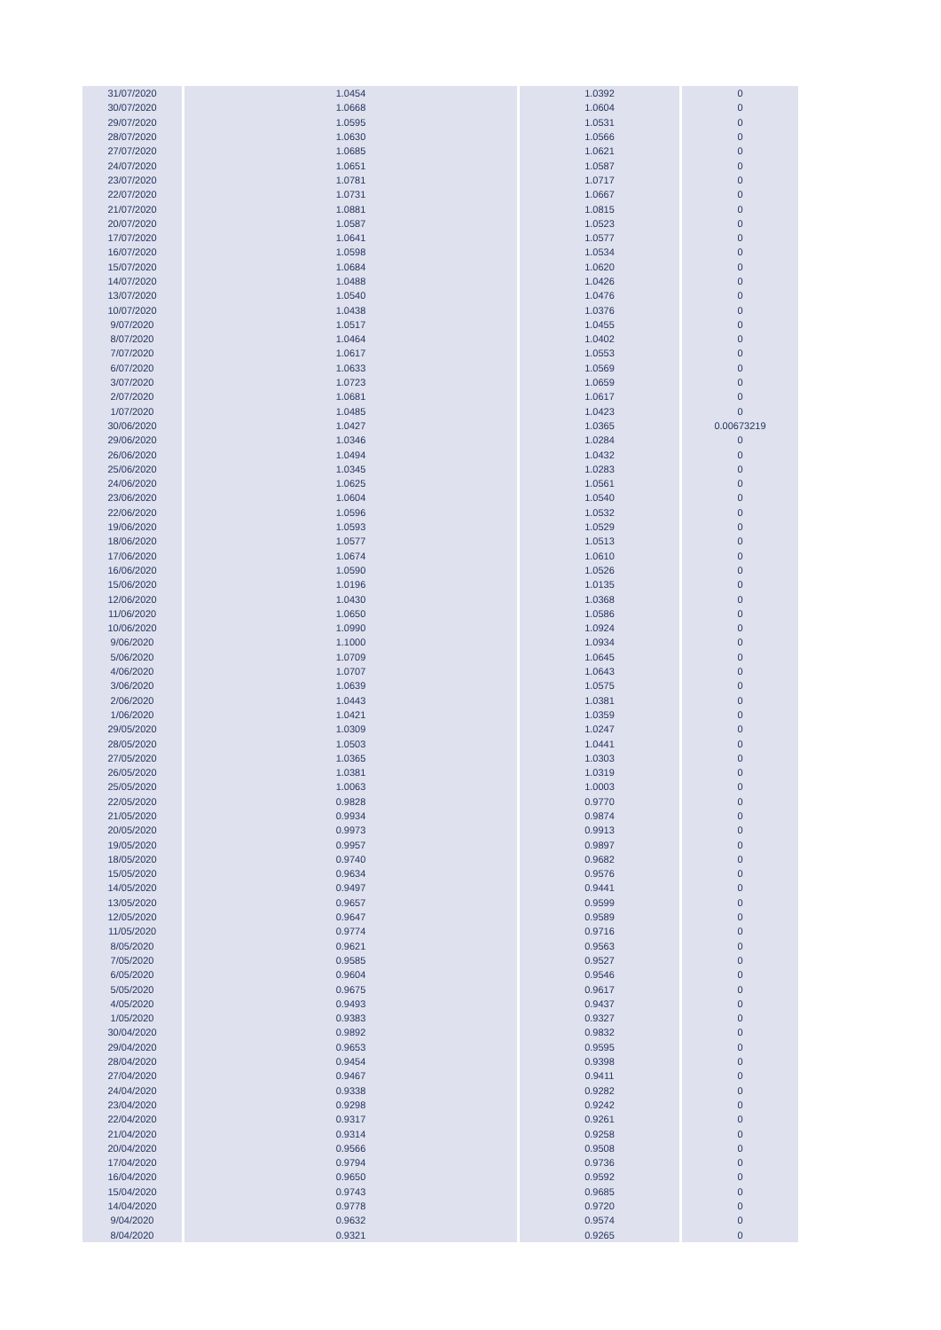| 31/07/2020 | 1.0454 | 1.0392 | 0 |
| 30/07/2020 | 1.0668 | 1.0604 | 0 |
| 29/07/2020 | 1.0595 | 1.0531 | 0 |
| 28/07/2020 | 1.0630 | 1.0566 | 0 |
| 27/07/2020 | 1.0685 | 1.0621 | 0 |
| 24/07/2020 | 1.0651 | 1.0587 | 0 |
| 23/07/2020 | 1.0781 | 1.0717 | 0 |
| 22/07/2020 | 1.0731 | 1.0667 | 0 |
| 21/07/2020 | 1.0881 | 1.0815 | 0 |
| 20/07/2020 | 1.0587 | 1.0523 | 0 |
| 17/07/2020 | 1.0641 | 1.0577 | 0 |
| 16/07/2020 | 1.0598 | 1.0534 | 0 |
| 15/07/2020 | 1.0684 | 1.0620 | 0 |
| 14/07/2020 | 1.0488 | 1.0426 | 0 |
| 13/07/2020 | 1.0540 | 1.0476 | 0 |
| 10/07/2020 | 1.0438 | 1.0376 | 0 |
| 9/07/2020 | 1.0517 | 1.0455 | 0 |
| 8/07/2020 | 1.0464 | 1.0402 | 0 |
| 7/07/2020 | 1.0617 | 1.0553 | 0 |
| 6/07/2020 | 1.0633 | 1.0569 | 0 |
| 3/07/2020 | 1.0723 | 1.0659 | 0 |
| 2/07/2020 | 1.0681 | 1.0617 | 0 |
| 1/07/2020 | 1.0485 | 1.0423 | 0 |
| 30/06/2020 | 1.0427 | 1.0365 | 0.00673219 |
| 29/06/2020 | 1.0346 | 1.0284 | 0 |
| 26/06/2020 | 1.0494 | 1.0432 | 0 |
| 25/06/2020 | 1.0345 | 1.0283 | 0 |
| 24/06/2020 | 1.0625 | 1.0561 | 0 |
| 23/06/2020 | 1.0604 | 1.0540 | 0 |
| 22/06/2020 | 1.0596 | 1.0532 | 0 |
| 19/06/2020 | 1.0593 | 1.0529 | 0 |
| 18/06/2020 | 1.0577 | 1.0513 | 0 |
| 17/06/2020 | 1.0674 | 1.0610 | 0 |
| 16/06/2020 | 1.0590 | 1.0526 | 0 |
| 15/06/2020 | 1.0196 | 1.0135 | 0 |
| 12/06/2020 | 1.0430 | 1.0368 | 0 |
| 11/06/2020 | 1.0650 | 1.0586 | 0 |
| 10/06/2020 | 1.0990 | 1.0924 | 0 |
| 9/06/2020 | 1.1000 | 1.0934 | 0 |
| 5/06/2020 | 1.0709 | 1.0645 | 0 |
| 4/06/2020 | 1.0707 | 1.0643 | 0 |
| 3/06/2020 | 1.0639 | 1.0575 | 0 |
| 2/06/2020 | 1.0443 | 1.0381 | 0 |
| 1/06/2020 | 1.0421 | 1.0359 | 0 |
| 29/05/2020 | 1.0309 | 1.0247 | 0 |
| 28/05/2020 | 1.0503 | 1.0441 | 0 |
| 27/05/2020 | 1.0365 | 1.0303 | 0 |
| 26/05/2020 | 1.0381 | 1.0319 | 0 |
| 25/05/2020 | 1.0063 | 1.0003 | 0 |
| 22/05/2020 | 0.9828 | 0.9770 | 0 |
| 21/05/2020 | 0.9934 | 0.9874 | 0 |
| 20/05/2020 | 0.9973 | 0.9913 | 0 |
| 19/05/2020 | 0.9957 | 0.9897 | 0 |
| 18/05/2020 | 0.9740 | 0.9682 | 0 |
| 15/05/2020 | 0.9634 | 0.9576 | 0 |
| 14/05/2020 | 0.9497 | 0.9441 | 0 |
| 13/05/2020 | 0.9657 | 0.9599 | 0 |
| 12/05/2020 | 0.9647 | 0.9589 | 0 |
| 11/05/2020 | 0.9774 | 0.9716 | 0 |
| 8/05/2020 | 0.9621 | 0.9563 | 0 |
| 7/05/2020 | 0.9585 | 0.9527 | 0 |
| 6/05/2020 | 0.9604 | 0.9546 | 0 |
| 5/05/2020 | 0.9675 | 0.9617 | 0 |
| 4/05/2020 | 0.9493 | 0.9437 | 0 |
| 1/05/2020 | 0.9383 | 0.9327 | 0 |
| 30/04/2020 | 0.9892 | 0.9832 | 0 |
| 29/04/2020 | 0.9653 | 0.9595 | 0 |
| 28/04/2020 | 0.9454 | 0.9398 | 0 |
| 27/04/2020 | 0.9467 | 0.9411 | 0 |
| 24/04/2020 | 0.9338 | 0.9282 | 0 |
| 23/04/2020 | 0.9298 | 0.9242 | 0 |
| 22/04/2020 | 0.9317 | 0.9261 | 0 |
| 21/04/2020 | 0.9314 | 0.9258 | 0 |
| 20/04/2020 | 0.9566 | 0.9508 | 0 |
| 17/04/2020 | 0.9794 | 0.9736 | 0 |
| 16/04/2020 | 0.9650 | 0.9592 | 0 |
| 15/04/2020 | 0.9743 | 0.9685 | 0 |
| 14/04/2020 | 0.9778 | 0.9720 | 0 |
| 9/04/2020 | 0.9632 | 0.9574 | 0 |
| 8/04/2020 | 0.9321 | 0.9265 | 0 |